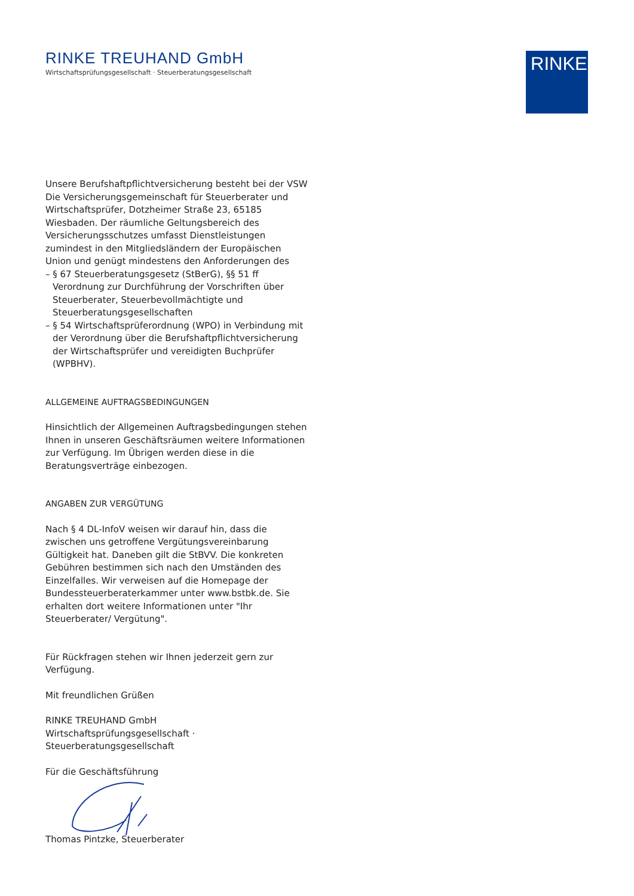RINKE.
RINKE TREUHAND GmbH
Wirtschaftsprüfungsgesellschaft · Steuerberatungsgesellschaft
Unsere Berufshaftpflichtversicherung besteht bei der VSW Die Versicherungsgemeinschaft für Steuerberater und Wirtschaftsprüfer, Dotzheimer Straße 23, 65185 Wiesbaden. Der räumliche Geltungsbereich des Versicherungsschutzes umfasst Dienstleistungen zumindest in den Mitgliedsländern der Europäischen Union und genügt mindestens den Anforderungen des
– § 67 Steuerberatungsgesetz (StBerG), §§ 51 ff Verordnung zur Durchführung der Vorschriften über Steuerberater, Steuerbevollmächtigte und Steuerberatungsgesellschaften
– § 54 Wirtschaftsprüferordnung (WPO) in Verbindung mit der Verordnung über die Berufshaftpflichtversicherung der Wirtschaftsprüfer und vereidigten Buchprüfer (WPBHV).
ALLGEMEINE AUFTRAGSBEDINGUNGEN
Hinsichtlich der Allgemeinen Auftragsbedingungen stehen Ihnen in unseren Geschäftsräumen weitere Informationen zur Verfügung. Im Übrigen werden diese in die Beratungsverträge einbezogen.
ANGABEN ZUR VERGÜTUNG
Nach § 4 DL-InfoV weisen wir darauf hin, dass die zwischen uns getroffene Vergütungsvereinbarung Gültigkeit hat. Daneben gilt die StBVV. Die konkreten Gebühren bestimmen sich nach den Umständen des Einzelfalles. Wir verweisen auf die Homepage der Bundessteuerberaterkammer unter www.bstbk.de. Sie erhalten dort weitere Informationen unter "Ihr Steuerberater/ Vergütung".
Für Rückfragen stehen wir Ihnen jederzeit gern zur Verfügung.
Mit freundlichen Grüßen
RINKE TREUHAND GmbH
Wirtschaftsprüfungsgesellschaft · Steuerberatungsgesellschaft
Für die Geschäftsführung
Thomas Pintzke, Steuerberater